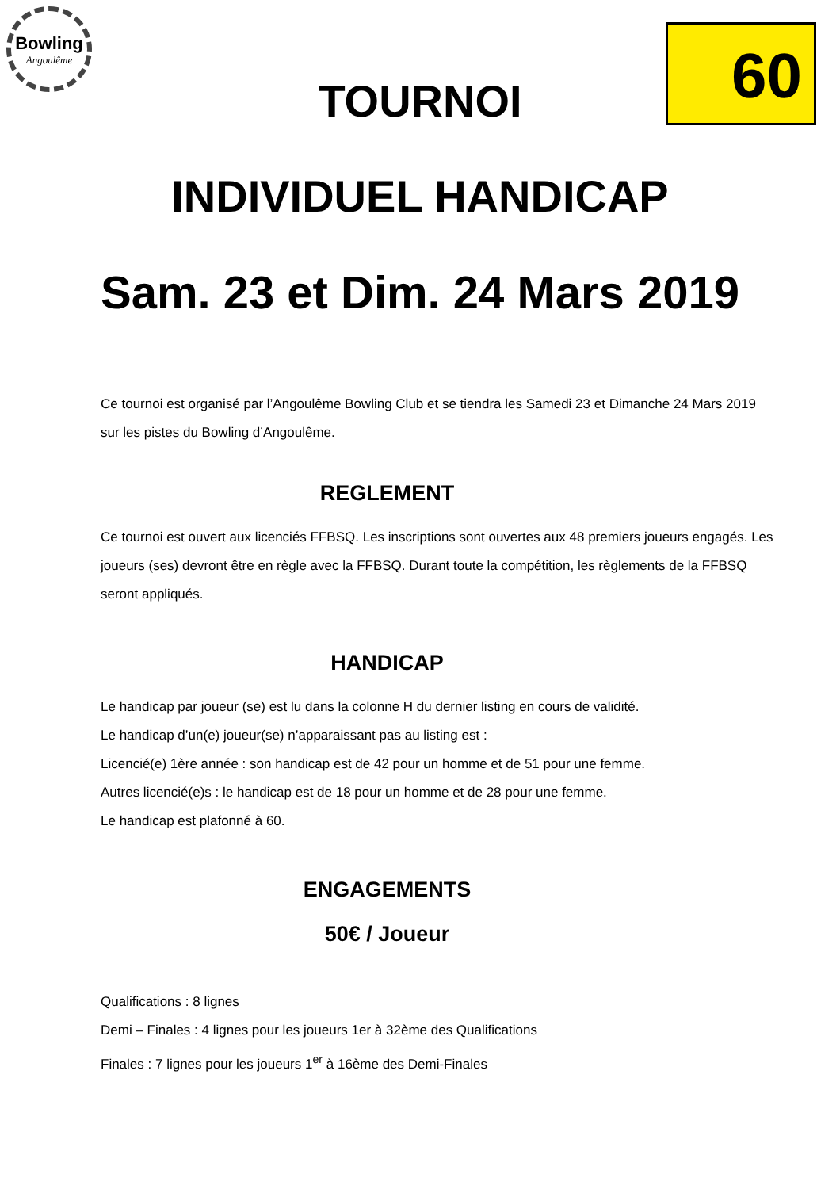Bowling
Angoulême
60
TOURNOI
INDIVIDUEL HANDICAP
Sam. 23 et Dim. 24 Mars 2019
Ce tournoi est organisé par l’Angoulême Bowling Club et se tiendra les Samedi 23 et Dimanche 24 Mars 2019 sur les pistes du Bowling d’Angoulême.
REGLEMENT
Ce tournoi est ouvert aux licenciés FFBSQ. Les inscriptions sont ouvertes aux 48 premiers joueurs engagés. Les joueurs (ses) devront être en règle avec la FFBSQ. Durant toute la compétition, les règlements de la FFBSQ seront appliqués.
HANDICAP
Le handicap par joueur (se) est lu dans la colonne H du dernier listing en cours de validité.
Le handicap d’un(e) joueur(se) n’apparaissant pas au listing est :
Licencié(e) 1ère année : son handicap est de 42 pour un homme et de 51 pour une femme.
Autres licencié(e)s : le handicap est de 18 pour un homme et de 28 pour une femme.
Le handicap est plafonné à 60.
ENGAGEMENTS
50€ / Joueur
Qualifications : 8 lignes
Demi – Finales : 4 lignes pour les joueurs 1er à 32ème des Qualifications
Finales : 7 lignes pour les joueurs 1<sup>er</sup> à 16ème des Demi-Finales